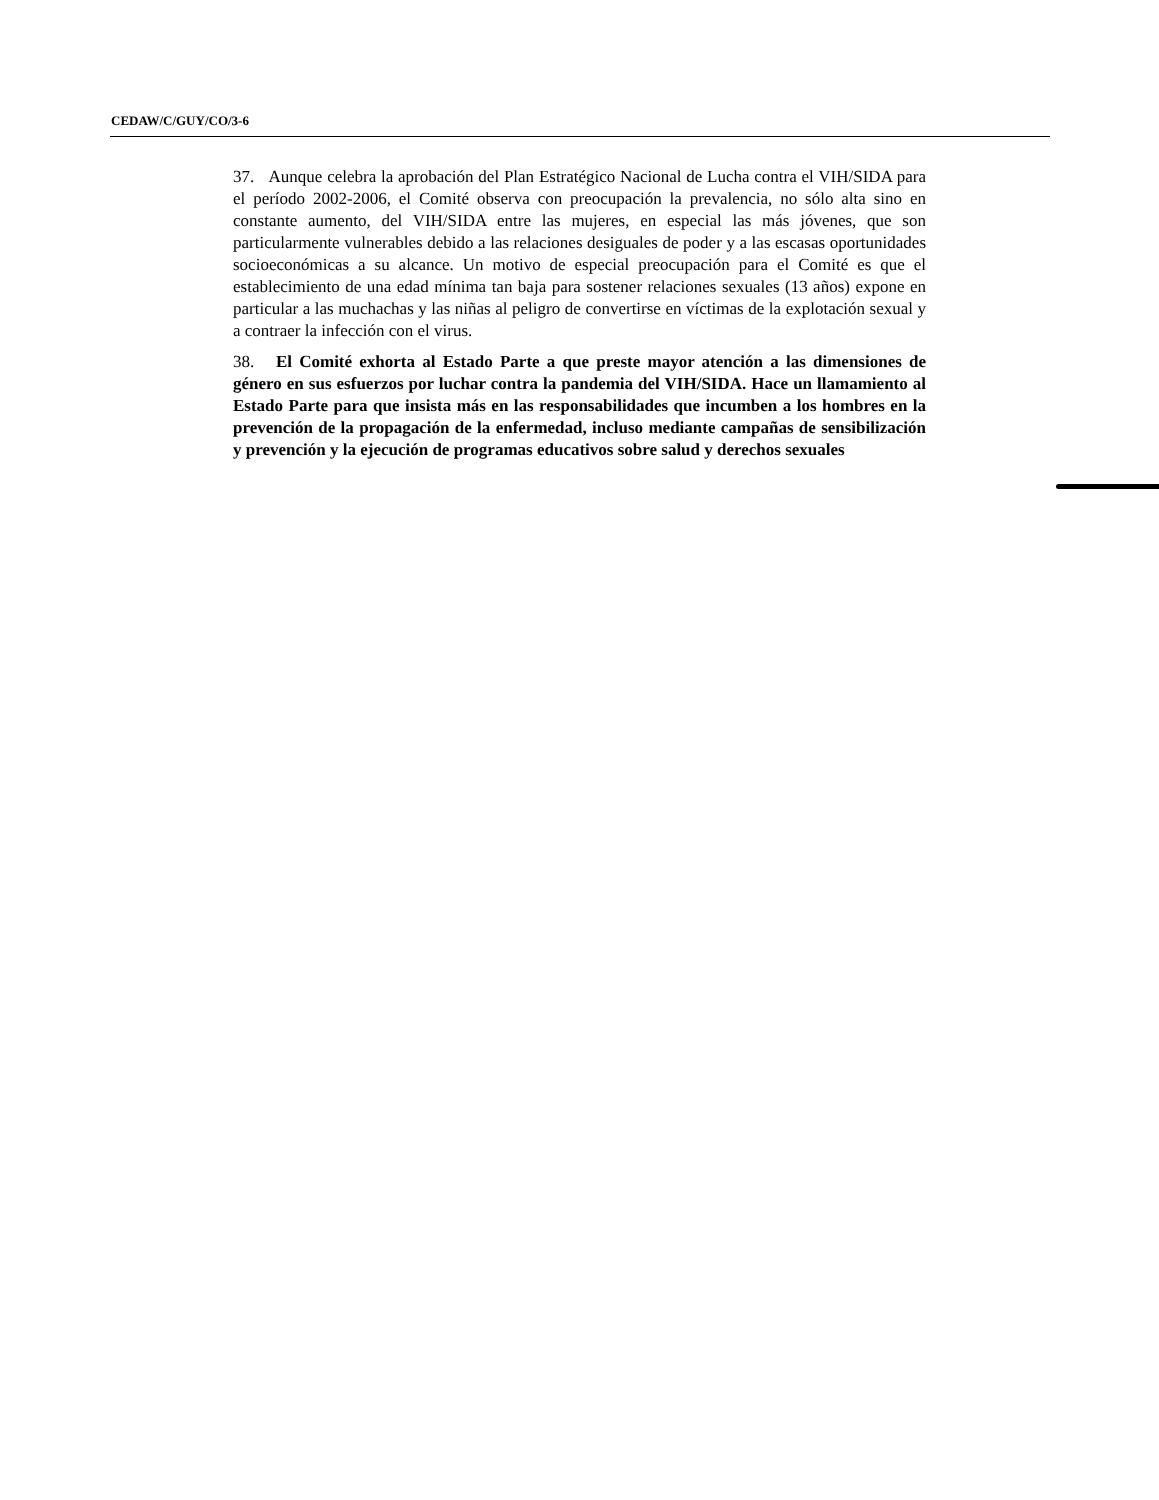CEDAW/C/GUY/CO/3-6
37. Aunque celebra la aprobación del Plan Estratégico Nacional de Lucha contra el VIH/SIDA para el período 2002-2006, el Comité observa con preocupación la prevalencia, no sólo alta sino en constante aumento, del VIH/SIDA entre las mujeres, en especial las más jóvenes, que son particularmente vulnerables debido a las relaciones desiguales de poder y a las escasas oportunidades socioeconómicas a su alcance. Un motivo de especial preocupación para el Comité es que el establecimiento de una edad mínima tan baja para sostener relaciones sexuales (13 años) expone en particular a las muchachas y las niñas al peligro de convertirse en víctimas de la explotación sexual y a contraer la infección con el virus.
38. El Comité exhorta al Estado Parte a que preste mayor atención a las dimensiones de género en sus esfuerzos por luchar contra la pandemia del VIH/SIDA. Hace un llamamiento al Estado Parte para que insista más en las responsabilidades que incumben a los hombres en la prevención de la propagación de la enfermedad, incluso mediante campañas de sensibilización y prevención y la ejecución de programas educativos sobre salud y derechos sexuales